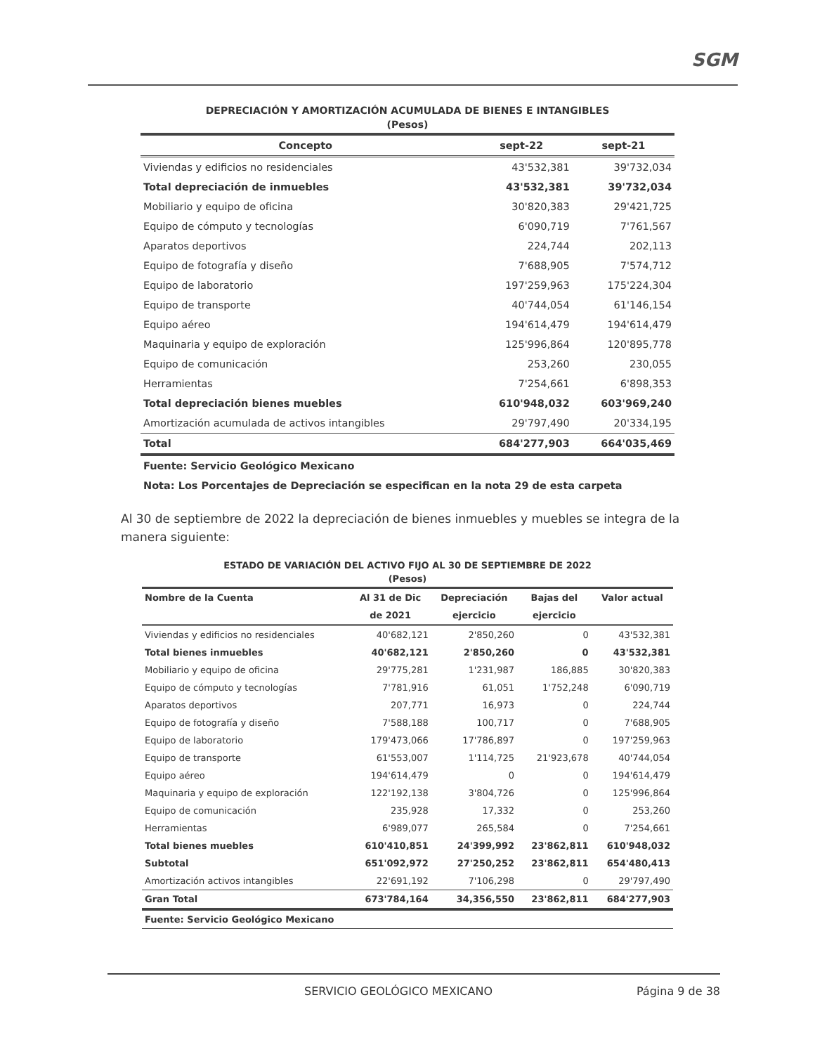SGM
DEPRECIACIÓN Y AMORTIZACIÓN ACUMULADA DE BIENES E INTANGIBLES
(Pesos)
| Concepto | sept-22 | sept-21 |
| --- | --- | --- |
| Viviendas y edificios no residenciales | 43'532,381 | 39'732,034 |
| Total depreciación de inmuebles | 43'532,381 | 39'732,034 |
| Mobiliario y equipo de oficina | 30'820,383 | 29'421,725 |
| Equipo de cómputo y tecnologías | 6'090,719 | 7'761,567 |
| Aparatos deportivos | 224,744 | 202,113 |
| Equipo de fotografía y diseño | 7'688,905 | 7'574,712 |
| Equipo de laboratorio | 197'259,963 | 175'224,304 |
| Equipo de transporte | 40'744,054 | 61'146,154 |
| Equipo aéreo | 194'614,479 | 194'614,479 |
| Maquinaria y equipo de exploración | 125'996,864 | 120'895,778 |
| Equipo de comunicación | 253,260 | 230,055 |
| Herramientas | 7'254,661 | 6'898,353 |
| Total depreciación bienes muebles | 610'948,032 | 603'969,240 |
| Amortización acumulada de activos intangibles | 29'797,490 | 20'334,195 |
| Total | 684'277,903 | 664'035,469 |
| Fuente: Servicio Geológico Mexicano | | |
| Nota: Los Porcentajes de Depreciación se especifican en la nota 29 de esta carpeta | | |
Al 30 de septiembre de 2022 la depreciación de bienes inmuebles y muebles se integra de la manera siguiente:
ESTADO DE VARIACIÓN DEL ACTIVO FIJO AL 30 DE SEPTIEMBRE DE 2022
(Pesos)
| Nombre de la Cuenta | Al 31 de Dic | Depreciación | Bajas del | Valor actual |
| --- | --- | --- | --- | --- |
| | de 2021 | ejercicio | ejercicio | |
| Viviendas y edificios no residenciales | 40'682,121 | 2'850,260 | 0 | 43'532,381 |
| Total bienes inmuebles | 40'682,121 | 2'850,260 | 0 | 43'532,381 |
| Mobiliario y equipo de oficina | 29'775,281 | 1'231,987 | 186,885 | 30'820,383 |
| Equipo de cómputo y tecnologías | 7'781,916 | 61,051 | 1'752,248 | 6'090,719 |
| Aparatos deportivos | 207,771 | 16,973 | 0 | 224,744 |
| Equipo de fotografía y diseño | 7'588,188 | 100,717 | 0 | 7'688,905 |
| Equipo de laboratorio | 179'473,066 | 17'786,897 | 0 | 197'259,963 |
| Equipo de transporte | 61'553,007 | 1'114,725 | 21'923,678 | 40'744,054 |
| Equipo aéreo | 194'614,479 | 0 | 0 | 194'614,479 |
| Maquinaria y equipo de exploración | 122'192,138 | 3'804,726 | 0 | 125'996,864 |
| Equipo de comunicación | 235,928 | 17,332 | 0 | 253,260 |
| Herramientas | 6'989,077 | 265,584 | 0 | 7'254,661 |
| Total bienes muebles | 610'410,851 | 24'399,992 | 23'862,811 | 610'948,032 |
| Subtotal | 651'092,972 | 27'250,252 | 23'862,811 | 654'480,413 |
| Amortización activos intangibles | 22'691,192 | 7'106,298 | 0 | 29'797,490 |
| Gran Total | 673'784,164 | 34,356,550 | 23'862,811 | 684'277,903 |
| Fuente: Servicio Geológico Mexicano | | | | |
SERVICIO GEOLÓGICO MEXICANO Página 9 de 38